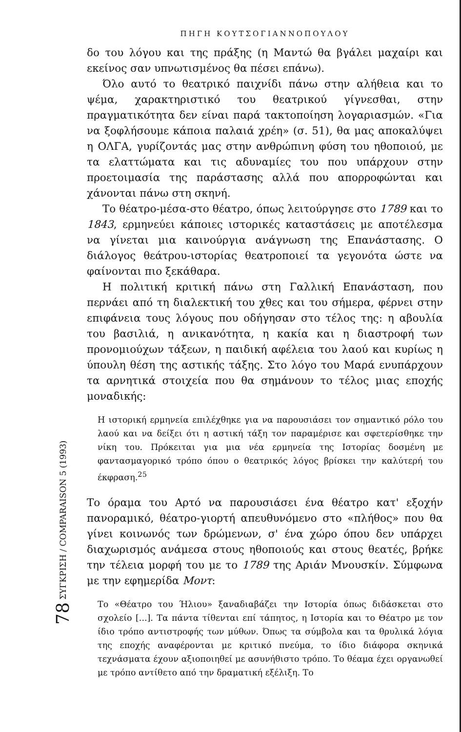78 ΣΥΓΚΡΙΣΗ / COMPARAISON 5 (1993)
ΠΗΓΗ ΚΟΥΤΣΟΓΙΑΝΝΟΠΟΥΛΟΥ
δο του λόγου και της πράξης (η Μαντώ θα βγάλει μαχαίρι και εκείνος σαν υπνωτισμένος θα πέσει επάνω).
Όλο αυτό το θεατρικό παιχνίδι πάνω στην αλήθεια και το ψέμα, χαρακτηριστικό του θεατρικού γίγνεσθαι, στην πραγματικότητα δεν είναι παρά τακτοποίηση λογαριασμών. «Για να ξοφλήσουμε κάποια παλαιά χρέη» (σ. 51), θα μας αποκαλύψει η ΟΛΓΑ, γυρίζοντάς μας στην ανθρώπινη φύση του ηθοποιού, με τα ελαττώματα και τις αδυναμίες του που υπάρχουν στην προετοιμασία της παράστασης αλλά που απορροφώνται και χάνονται πάνω στη σκηνή.
Το θέατρο-μέσα-στο θέατρο, όπως λειτούργησε στο 1789 και το 1843, ερμηνεύει κάποιες ιστορικές καταστάσεις με αποτέλεσμα να γίνεται μια καινούργια ανάγνωση της Επανάστασης. Ο διάλογος θεάτρου-ιστορίας θεατροποιεί τα γεγονότα ώστε να φαίνονται πιο ξεκάθαρα.
Η πολιτική κριτική πάνω στη Γαλλική Επανάσταση, που περνάει από τη διαλεκτική του χθες και του σήμερα, φέρνει στην επιφάνεια τους λόγους που οδήγησαν στο τέλος της: η αβουλία του βασιλιά, η ανικανότητα, η κακία και η διαστροφή των προνομιούχων τάξεων, η παιδική αφέλεια του λαού και κυρίως η ύπουλη θέση της αστικής τάξης. Στο λόγο του Μαρά ενυπάρχουν τα αρνητικά στοιχεία που θα σημάνουν το τέλος μιας εποχής μοναδικής:
Η ιστορική ερμηνεία επιλέχθηκε για να παρουσιάσει τον σημαντικό ρόλο του λαού και να δείξει ότι η αστική τάξη τον παραμέρισε και σφετερίσθηκε την νίκη του. Πρόκειται για μια νέα ερμηνεία της Ιστορίας δοσμένη με φαντασμαγορικό τρόπο όπου ο θεατρικός λόγος βρίσκει την καλύτερή του έκφραση.<sup>25</sup>
Το όραμα του Αρτό να παρουσιάσει ένα θέατρο κατ' εξοχήν πανοραμικό, θέατρο-γιορτή απευθυνόμενο στο «πλήθος» που θα γίνει κοινωνός των δρώμενων, σ' ένα χώρο όπου δεν υπάρχει διαχωρισμός ανάμεσα στους ηθοποιούς και στους θεατές, βρήκε την τέλεια μορφή του με το 1789 της Αριάν Μνουσκίν. Σύμφωνα με την εφημερίδα Μοντ:
Το «Θέατρο του Ήλιου» ξαναδιαβάζει την Ιστορία όπως διδάσκεται στο σχολείο [...]. Τα πάντα τίθενται επί τάπητος, η Ιστορία και το Θέατρο με τον ίδιο τρόπο αντιστροφής των μύθων. Όπως τα σύμβολα και τα θρυλικά λόγια της εποχής αναφέρονται με κριτικό πνεύμα, το ίδιο διάφορα σκηνικά τεχνάσματα έχουν αξιοποιηθεί με ασυνήθιστο τρόπο. Το θέαμα έχει οργανωθεί με τρόπο αντίθετο από την δραματική εξέλιξη. Το